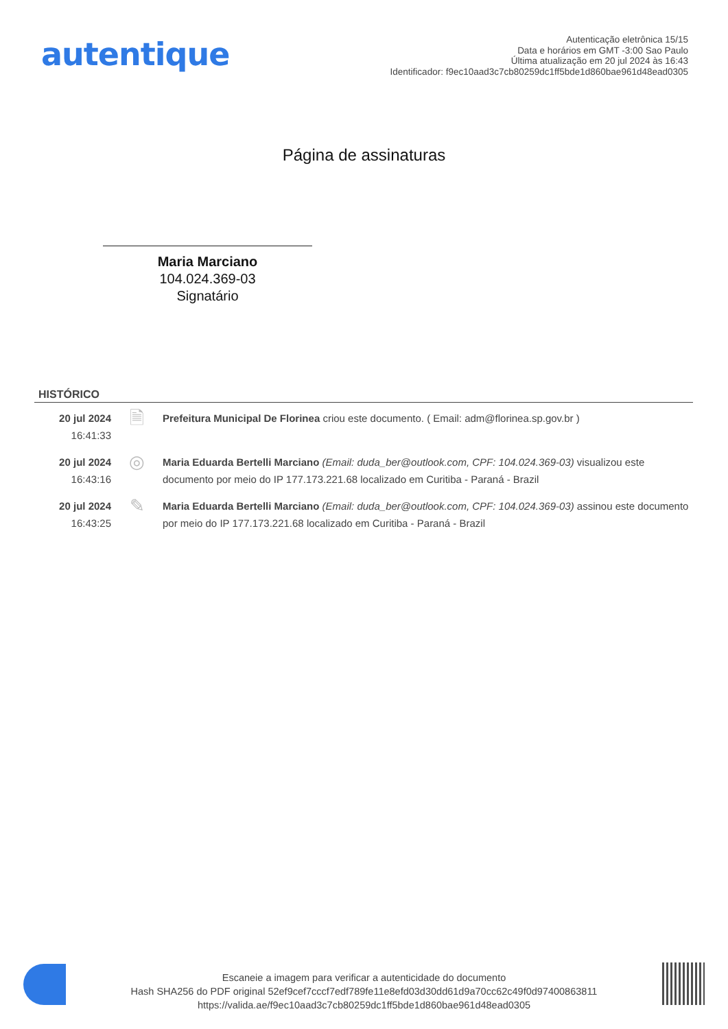autentique
Autenticação eletrônica 15/15
Data e horários em GMT -3:00 Sao Paulo
Última atualização em 20 jul 2024 às 16:43
Identificador: f9ec10aad3c7cb80259dc1ff5bde1d860bae961d48ead0305
Página de assinaturas
Maria Marciano
104.024.369-03
Signatário
HISTÓRICO
20 jul 2024
16:41:33
🗎
Prefeitura Municipal De Florinea criou este documento. ( Email: adm@florinea.sp.gov.br )
20 jul 2024
16:43:16
◎
Maria Eduarda Bertelli Marciano (Email: duda_ber@outlook.com, CPF: 104.024.369-03) visualizou este documento por meio do IP 177.173.221.68 localizado em Curitiba - Paraná - Brazil
20 jul 2024
16:43:25
✎
Maria Eduarda Bertelli Marciano (Email: duda_ber@outlook.com, CPF: 104.024.369-03) assinou este documento por meio do IP 177.173.221.68 localizado em Curitiba - Paraná - Brazil
Escaneie a imagem para verificar a autenticidade do documento
Hash SHA256 do PDF original 52ef9cef7cccf7edf789fe11e8efd03d30dd61d9a70cc62c49f0d97400863811
https://valida.ae/f9ec10aad3c7cb80259dc1ff5bde1d860bae961d48ead0305